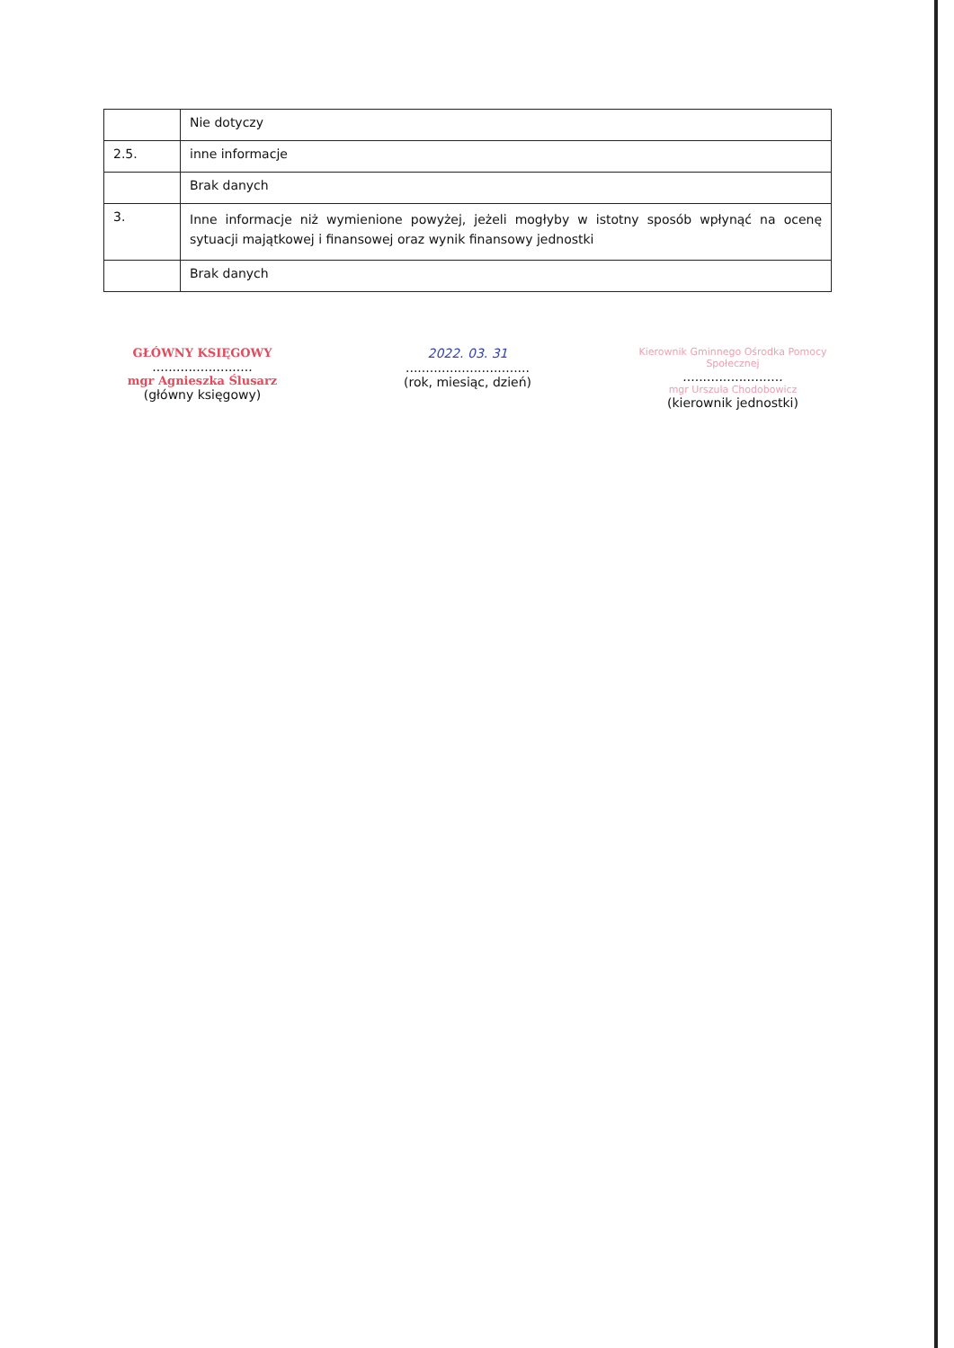| | Nie dotyczy |
| 2.5. | inne informacje |
| | Brak danych |
| 3. | Inne informacje niż wymienione powyżej, jeżeli mogłyby w istotny sposób wpłynąć na ocenę sytuacji majątkowej i finansowej oraz wynik finansowy jednostki |
| | Brak danych |
GŁÓWNY KSIĘGOWY
.........................
mgr Agnieszka Ślusarz
(główny księgowy)
2022. 03. 31
...............................
(rok, miesiąc, dzień)
Kierownik Gminnego Ośrodka Pomocy Społecznej
.........................
mgr Urszula Chodobowicz
(kierownik jednostki)